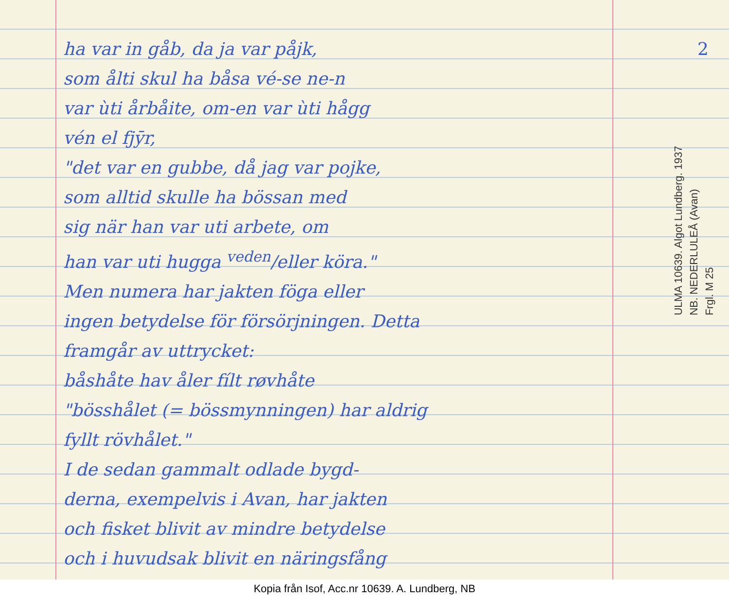2
ha var in gåb, da ja var påjk,
som ålti skul ha båsa vé-se ne-n
var ùti årbåite, om-en var ùti hågg
vén el fjȳr,
"det var en gubbe, då jag var pojke,
som alltid skulle ha bössan med
sig när han var uti arbete, om
han var uti hugga <sup>veden</sup>/eller köra."
Men numera har jakten föga eller
ingen betydelse för försörjningen. Detta
framgår av uttrycket:
båshåte hav åler fílt røvhåte
"bösshålet (= bössmynningen) har aldrig
fyllt rövhålet."
I de sedan gammalt odlade bygd-
derna, exempelvis i Avan, har jakten
och fisket blivit av mindre betydelse
och i huvudsak blivit en näringsfång
ULMA 10639. Algot Lundberg. 1937
NB. NEDERLULEÅ (Avan)
Frgl. M 25
Kopia från Isof, Acc.nr 10639. A. Lundberg, NB